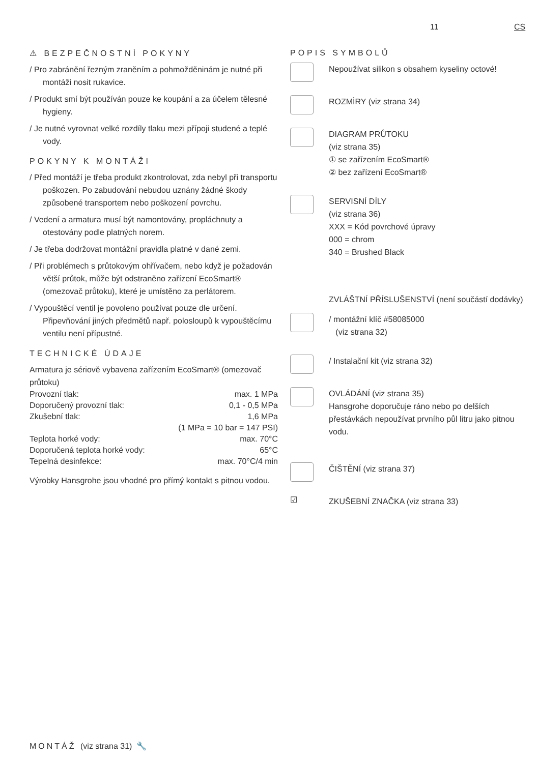11 CS
⚠ BEZPEČNOSTNÍ POKYNY
/ Pro zabránění řezným zraněním a pohmožděninám je nutné při montáži nosit rukavice.
/ Produkt smí být používán pouze ke koupání a za účelem tělesné hygieny.
/ Je nutné vyrovnat velké rozdíly tlaku mezi přípoji studené a teplé vody.
POKYNY K MONTÁŽI
/ Před montáží je třeba produkt zkontrolovat, zda nebyl při transportu poškozen. Po zabudování nebudou uznány žádné škody způsobené transportem nebo poškození povrchu.
/ Vedení a armatura musí být namontovány, propláchnuty a otestovány podle platných norem.
/ Je třeba dodržovat montážní pravidla platné v dané zemi.
/ Při problémech s průtokovým ohřívačem, nebo když je požadován větší průtok, může být odstraněno zařízení EcoSmart® (omezovač průtoku), které je umístěno za perlátorem.
/ Vypouštěcí ventil je povoleno používat pouze dle určení. Připevňování jiných předmětů např. polosloupů k vypouštěcímu ventilu není přípustné.
TECHNICKÉ ÚDAJE
Armatura je sériově vybavena zařízením EcoSmart® (omezovač průtoku)
| Provozní tlak: | max. 1 MPa |
| Doporučený provozní tlak: | 0,1 - 0,5 MPa |
| Zkušební tlak: | 1,6 MPa |
| | (1 MPa = 10 bar = 147 PSI) |
| Teplota horké vody: | max. 70°C |
| Doporučená teplota horké vody: | 65°C |
| Tepelná desinfekce: | max. 70°C/4 min |
Výrobky Hansgrohe jsou vhodné pro přímý kontakt s pitnou vodou.
POPIS SYMBOLŮ
Nepoužívat silikon s obsahem kyseliny octové!
ROZMÌRY (viz strana 34)
DIAGRAM PRŮTOKU
(viz strana 35)
① se zařízením EcoSmart®
② bez zařízení EcoSmart®
SERVISNÍ DÍLY
(viz strana 36)
XXX = Kód povrchové úpravy
000 = chrom
340 = Brushed Black
ZVLÁŠTNÍ PŘÍSLUŠENSTVÍ (není součástí dodávky)
/ montážní klíč #58085000
(viz strana 32)
/ Instalační kit (viz strana 32)
OVLÁDÁNÍ (viz strana 35)
Hansgrohe doporučuje ráno nebo po delších přestávkách nepoužívat prvního půl litru jako pitnou vodu.
ČIŠTĚNÍ (viz strana 37)
☑
ZKUŠEBNÍ ZNAČKA (viz strana 33)
MONTÁŽ (viz strana 31) 🔧